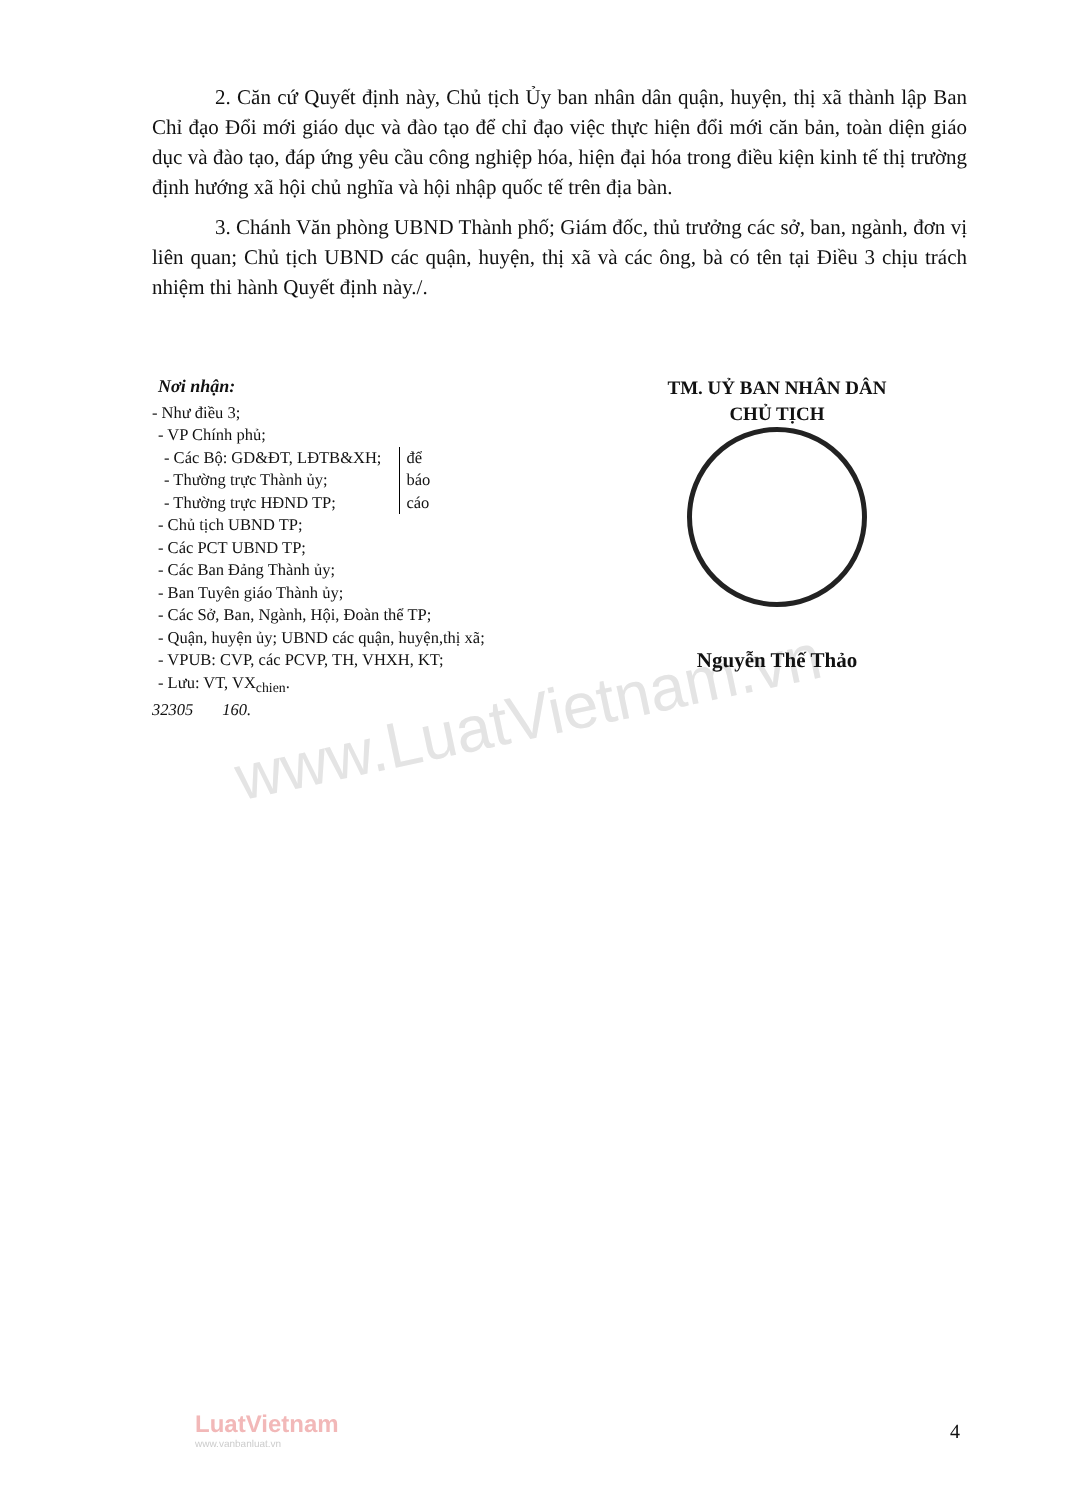www.LuatVietnam.vn
2. Căn cứ Quyết định này, Chủ tịch Ủy ban nhân dân quận, huyện, thị xã thành lập Ban Chỉ đạo Đổi mới giáo dục và đào tạo để chỉ đạo việc thực hiện đổi mới căn bản, toàn diện giáo dục và đào tạo, đáp ứng yêu cầu công nghiệp hóa, hiện đại hóa trong điều kiện kinh tế thị trường định hướng xã hội chủ nghĩa và hội nhập quốc tế trên địa bàn.
3. Chánh Văn phòng UBND Thành phố; Giám đốc, thủ trưởng các sở, ban, ngành, đơn vị liên quan; Chủ tịch UBND các quận, huyện, thị xã và các ông, bà có tên tại Điều 3 chịu trách nhiệm thi hành Quyết định này./.
Nơi nhận:
- Như điều 3;
- VP Chính phủ;
- Các Bộ: GD&ĐT, LĐTB&XH;
- Thường trực Thành ủy;
- Thường trực HĐND TP;
để
báo
cáo
- Chủ tịch UBND TP;
- Các PCT UBND TP;
- Các Ban Đảng Thành ủy;
- Ban Tuyên giáo Thành ủy;
- Các Sở, Ban, Ngành, Hội, Đoàn thể TP;
- Quận, huyện ủy; UBND các quận, huyện,thị xã;
- VPUB: CVP, các PCVP, TH, VHXH, KT;
- Lưu: VT, VX<sub>chien</sub>.
32305 160.
TM. UỶ BAN NHÂN DÂN
CHỦ TỊCH
Nguyễn Thế Thảo
LuatVietnam
www.vanbanluat.vn
4